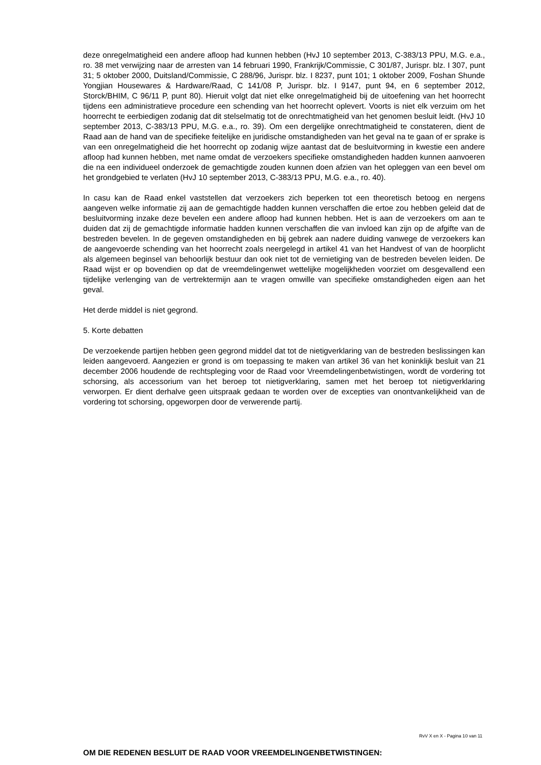deze onregelmatigheid een andere afloop had kunnen hebben (HvJ 10 september 2013, C-383/13 PPU, M.G. e.a., ro. 38 met verwijzing naar de arresten van 14 februari 1990, Frankrijk/Commissie, C 301/87, Jurispr. blz. I 307, punt 31; 5 oktober 2000, Duitsland/Commissie, C 288/96, Jurispr. blz. I 8237, punt 101; 1 oktober 2009, Foshan Shunde Yongjian Housewares & Hardware/Raad, C 141/08 P, Jurispr. blz. I 9147, punt 94, en 6 september 2012, Storck/BHIM, C 96/11 P, punt 80). Hieruit volgt dat niet elke onregelmatigheid bij de uitoefening van het hoorrecht tijdens een administratieve procedure een schending van het hoorrecht oplevert. Voorts is niet elk verzuim om het hoorrecht te eerbiedigen zodanig dat dit stelselmatig tot de onrechtmatigheid van het genomen besluit leidt. (HvJ 10 september 2013, C-383/13 PPU, M.G. e.a., ro. 39). Om een dergelijke onrechtmatigheid te constateren, dient de Raad aan de hand van de specifieke feitelijke en juridische omstandigheden van het geval na te gaan of er sprake is van een onregelmatigheid die het hoorrecht op zodanig wijze aantast dat de besluitvorming in kwestie een andere afloop had kunnen hebben, met name omdat de verzoekers specifieke omstandigheden hadden kunnen aanvoeren die na een individueel onderzoek de gemachtigde zouden kunnen doen afzien van het opleggen van een bevel om het grondgebied te verlaten (HvJ 10 september 2013, C-383/13 PPU, M.G. e.a., ro. 40).
In casu kan de Raad enkel vaststellen dat verzoekers zich beperken tot een theoretisch betoog en nergens aangeven welke informatie zij aan de gemachtigde hadden kunnen verschaffen die ertoe zou hebben geleid dat de besluitvorming inzake deze bevelen een andere afloop had kunnen hebben. Het is aan de verzoekers om aan te duiden dat zij de gemachtigde informatie hadden kunnen verschaffen die van invloed kan zijn op de afgifte van de bestreden bevelen. In de gegeven omstandigheden en bij gebrek aan nadere duiding vanwege de verzoekers kan de aangevoerde schending van het hoorrecht zoals neergelegd in artikel 41 van het Handvest of van de hoorplicht als algemeen beginsel van behoorlijk bestuur dan ook niet tot de vernietiging van de bestreden bevelen leiden. De Raad wijst er op bovendien op dat de vreemdelingenwet wettelijke mogelijkheden voorziet om desgevallend een tijdelijke verlenging van de vertrektermijn aan te vragen omwille van specifieke omstandigheden eigen aan het geval.
Het derde middel is niet gegrond.
5. Korte debatten
De verzoekende partijen hebben geen gegrond middel dat tot de nietigverklaring van de bestreden beslissingen kan leiden aangevoerd. Aangezien er grond is om toepassing te maken van artikel 36 van het koninklijk besluit van 21 december 2006 houdende de rechtspleging voor de Raad voor Vreemdelingenbetwistingen, wordt de vordering tot schorsing, als accessorium van het beroep tot nietigverklaring, samen met het beroep tot nietigverklaring verworpen. Er dient derhalve geen uitspraak gedaan te worden over de excepties van onontvankelijkheid van de vordering tot schorsing, opgeworpen door de verwerende partij.
OM DIE REDENEN BESLUIT DE RAAD VOOR VREEMDELINGENBETWISTINGEN:
RvV X en X - Pagina 10 van 11